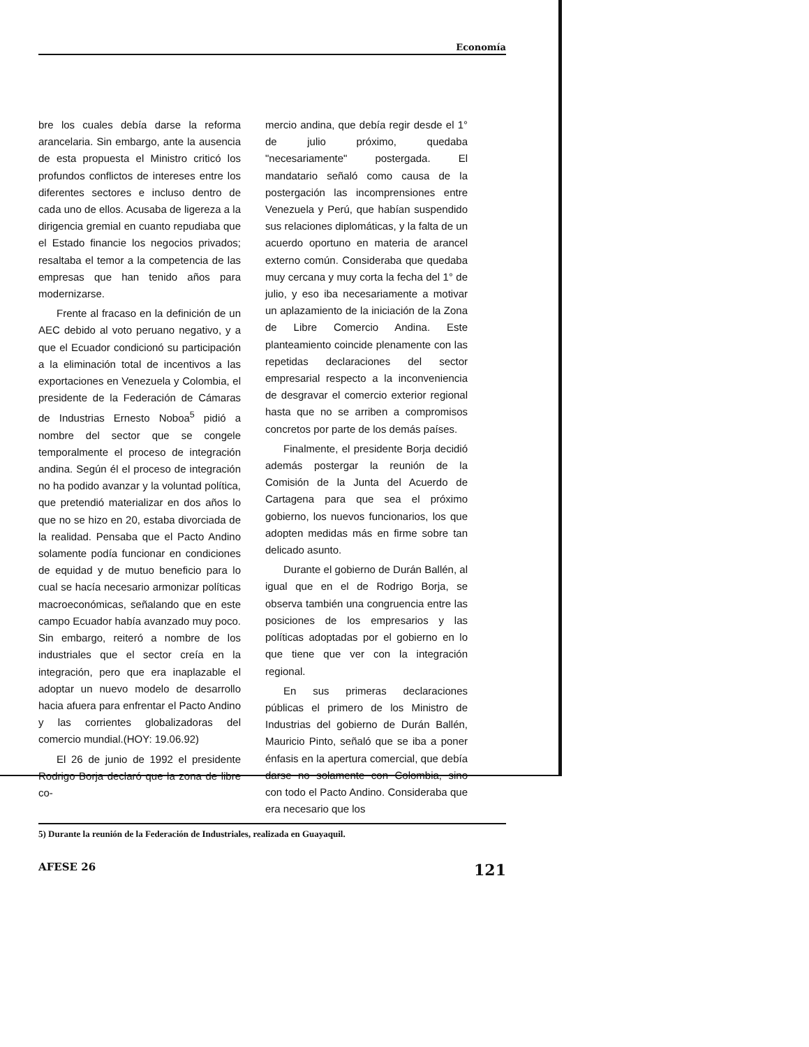Economía
bre los cuales debía darse la reforma arancelaria. Sin embargo, ante la ausencia de esta propuesta el Ministro criticó los profundos conflictos de intereses entre los diferentes sectores e incluso dentro de cada uno de ellos. Acusaba de ligereza a la dirigencia gremial en cuanto repudiaba que el Estado financie los negocios privados; resaltaba el temor a la competencia de las empresas que han tenido años para modernizarse.
Frente al fracaso en la definición de un AEC debido al voto peruano negativo, y a que el Ecuador condicionó su participación a la eliminación total de incentivos a las exportaciones en Venezuela y Colombia, el presidente de la Federación de Cámaras de Industrias Ernesto Noboa<sup>5</sup> pidió a nombre del sector que se congele temporalmente el proceso de integración andina. Según él el proceso de integración no ha podido avanzar y la voluntad política, que pretendió materializar en dos años lo que no se hizo en 20, estaba divorciada de la realidad. Pensaba que el Pacto Andino solamente podía funcionar en condiciones de equidad y de mutuo beneficio para lo cual se hacía necesario armonizar políticas macroeconómicas, señalando que en este campo Ecuador había avanzado muy poco. Sin embargo, reiteró a nombre de los industriales que el sector creía en la integración, pero que era inaplazable el adoptar un nuevo modelo de desarrollo hacia afuera para enfrentar el Pacto Andino y las corrientes globalizadoras del comercio mundial.(HOY: 19.06.92)
El 26 de junio de 1992 el presidente Rodrigo Borja declaró que la zona de libre co-
mercio andina, que debía regir desde el 1° de julio próximo, quedaba "necesariamente" postergada. El mandatario señaló como causa de la postergación las incomprensiones entre Venezuela y Perú, que habían suspendido sus relaciones diplomáticas, y la falta de un acuerdo oportuno en materia de arancel externo común. Consideraba que quedaba muy cercana y muy corta la fecha del 1° de julio, y eso iba necesariamente a motivar un aplazamiento de la iniciación de la Zona de Libre Comercio Andina. Este planteamiento coincide plenamente con las repetidas declaraciones del sector empresarial respecto a la inconveniencia de desgravar el comercio exterior regional hasta que no se arriben a compromisos concretos por parte de los demás países.
Finalmente, el presidente Borja decidió además postergar la reunión de la Comisión de la Junta del Acuerdo de Cartagena para que sea el próximo gobierno, los nuevos funcionarios, los que adopten medidas más en firme sobre tan delicado asunto.
Durante el gobierno de Durán Ballén, al igual que en el de Rodrigo Borja, se observa también una congruencia entre las posiciones de los empresarios y las políticas adoptadas por el gobierno en lo que tiene que ver con la integración regional.
En sus primeras declaraciones públicas el primero de los Ministro de Industrias del gobierno de Durán Ballén, Mauricio Pinto, señaló que se iba a poner énfasis en la apertura comercial, que debía darse no solamente con Colombia, sino con todo el Pacto Andino. Consideraba que era necesario que los
5) Durante la reunión de la Federación de Industriales, realizada en Guayaquil.
AFESE 26 121